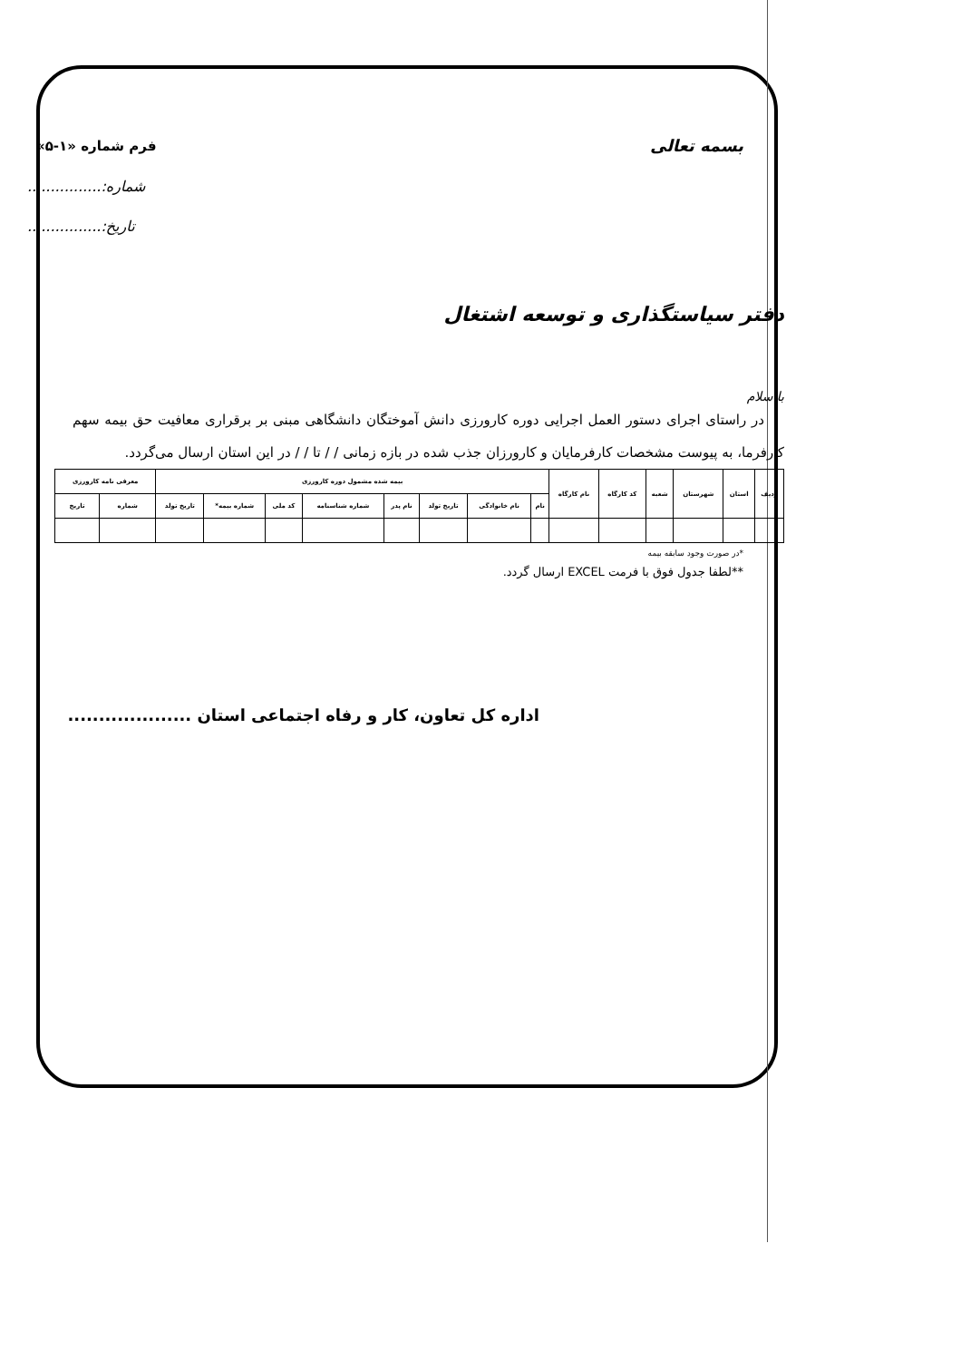بسمه تعالی فرم شماره «۱-۵»
شماره:................
تاریخ:................
دفتر سیاستگذاری و توسعه اشتغال
با سلام
در راستای اجرای دستور العمل اجرایی دوره کارورزی دانش آموختگان دانشگاهی مبنی بر برقراری معافیت حق بیمه سهم کارفرما، به پیوست مشخصات کارفرمایان و کارورزان جذب شده در بازه زمانی / / تا / / در این استان ارسال می‌گردد.
| ردیف | استان | شهرستان | شعبه | کد کارگاه | نام کارگاه | بیمه شده مشمول دوره کارورزی | | | | | | | | معرفی نامه کارورزی | |
| --- | --- | --- | --- | --- | --- | --- | --- | --- | --- | --- | --- | --- | --- | --- | --- |
| | | | | | | نام | نام خانوادگی | تاریخ تولد | نام پدر | شماره شناسنامه | کد ملی | شماره بیمه* | تاریخ تولد | شماره | تاریخ |
*در صورت وجود سابقه بیمه
**لطفا جدول فوق با فرمت EXCEL ارسال گردد.
اداره کل تعاون، کار و رفاه اجتماعی استان ....................